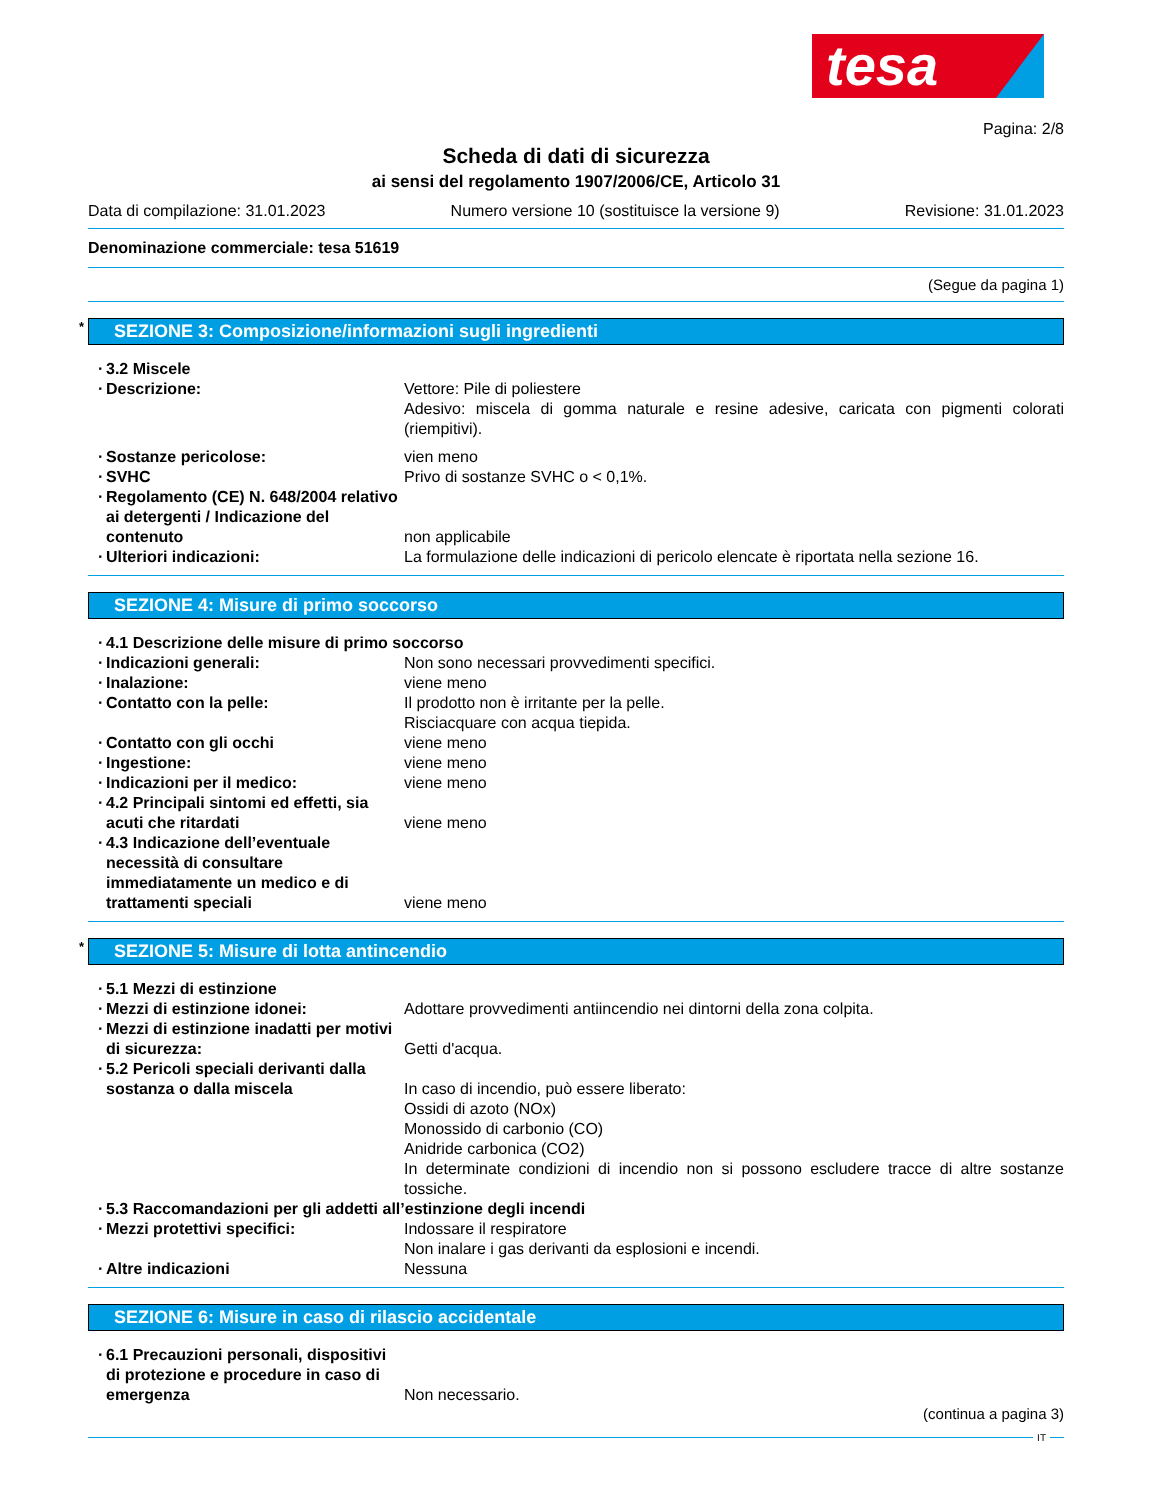tesa
Pagina: 2/8
Scheda di dati di sicurezza
ai sensi del regolamento 1907/2006/CE, Articolo 31
Data di compilazione: 31.01.2023 Numero versione 10 (sostituisce la versione 9) Revisione: 31.01.2023
Denominazione commerciale: tesa 51619
(Segue da pagina 1)
* SEZIONE 3: Composizione/informazioni sugli ingredienti
· 3.2 Miscele
· Descrizione: Vettore: Pile di poliestere
Adesivo: miscela di gomma naturale e resine adesive, caricata con pigmenti colorati (riempitivi).
· Sostanze pericolose: vien meno
· SVHC Privo di sostanze SVHC o < 0,1%.
· Regolamento (CE) N. 648/2004 relativo ai detergenti / Indicazione del contenuto
non applicabile
· Ulteriori indicazioni: La formulazione delle indicazioni di pericolo elencate è riportata nella sezione 16.
SEZIONE 4: Misure di primo soccorso
· 4.1 Descrizione delle misure di primo soccorso
· Indicazioni generali: Non sono necessari provvedimenti specifici.
· Inalazione: viene meno
· Contatto con la pelle: Il prodotto non è irritante per la pelle.
Risciacquare con acqua tiepida.
· Contatto con gli occhi viene meno
· Ingestione: viene meno
· Indicazioni per il medico: viene meno
· 4.2 Principali sintomi ed effetti, sia acuti che ritardati
viene meno
· 4.3 Indicazione dell’eventuale necessità di consultare immediatamente un medico e di trattamenti speciali
viene meno
* SEZIONE 5: Misure di lotta antincendio
· 5.1 Mezzi di estinzione
· Mezzi di estinzione idonei: Adottare provvedimenti antiincendio nei dintorni della zona colpita.
· Mezzi di estinzione inadatti per motivi di sicurezza:
Getti d'acqua.
· 5.2 Pericoli speciali derivanti dalla sostanza o dalla miscela
In caso di incendio, può essere liberato:
Ossidi di azoto (NOx)
Monossido di carbonio (CO)
Anidride carbonica (CO2)
In determinate condizioni di incendio non si possono escludere tracce di altre sostanze tossiche.
· 5.3 Raccomandazioni per gli addetti all’estinzione degli incendi
· Mezzi protettivi specifici: Indossare il respiratore
Non inalare i gas derivanti da esplosioni e incendi.
· Altre indicazioni Nessuna
SEZIONE 6: Misure in caso di rilascio accidentale
· 6.1 Precauzioni personali, dispositivi di protezione e procedure in caso di emergenza
Non necessario.
(continua a pagina 3)
IT